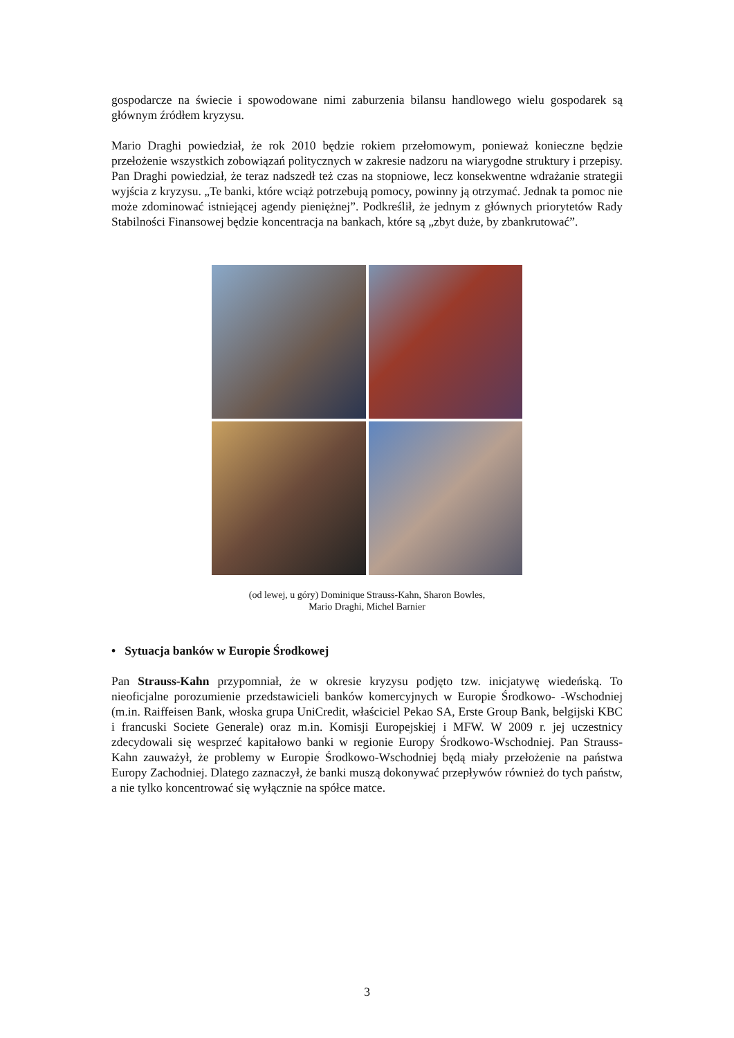gospodarcze na świecie i spowodowane nimi zaburzenia bilansu handlowego wielu gospodarek są głównym źródłem kryzysu.
Mario Draghi powiedział, że rok 2010 będzie rokiem przełomowym, ponieważ konieczne będzie przełożenie wszystkich zobowiązań politycznych w zakresie nadzoru na wiarygodne struktury i przepisy. Pan Draghi powiedział, że teraz nadszedł też czas na stopniowe, lecz konsekwentne wdrażanie strategii wyjścia z kryzysu. „Te banki, które wciąż potrzebują pomocy, powinny ją otrzymać. Jednak ta pomoc nie może zdominować istniejącej agendy pieniężnej”. Podkreślił, że jednym z głównych priorytetów Rady Stabilności Finansowej będzie koncentracja na bankach, które są „zbyt duże, by zbankrutować”.
(od lewej, u góry) Dominique Strauss-Kahn, Sharon Bowles,
Mario Draghi, Michel Barnier
• Sytuacja banków w Europie Środkowej
Pan Strauss-Kahn przypomniał, że w okresie kryzysu podjęto tzw. inicjatywę wiedeńską. To nieoficjalne porozumienie przedstawicieli banków komercyjnych w Europie Środkowo- -Wschodniej (m.in. Raiffeisen Bank, włoska grupa UniCredit, właściciel Pekao SA, Erste Group Bank, belgijski KBC i francuski Societe Generale) oraz m.in. Komisji Europejskiej i MFW. W 2009 r. jej uczestnicy zdecydowali się wesprzeć kapitałowo banki w regionie Europy Środkowo-Wschodniej. Pan Strauss-Kahn zauważył, że problemy w Europie Środkowo-Wschodniej będą miały przełożenie na państwa Europy Zachodniej. Dlatego zaznaczył, że banki muszą dokonywać przepływów również do tych państw, a nie tylko koncentrować się wyłącznie na spółce matce.
3